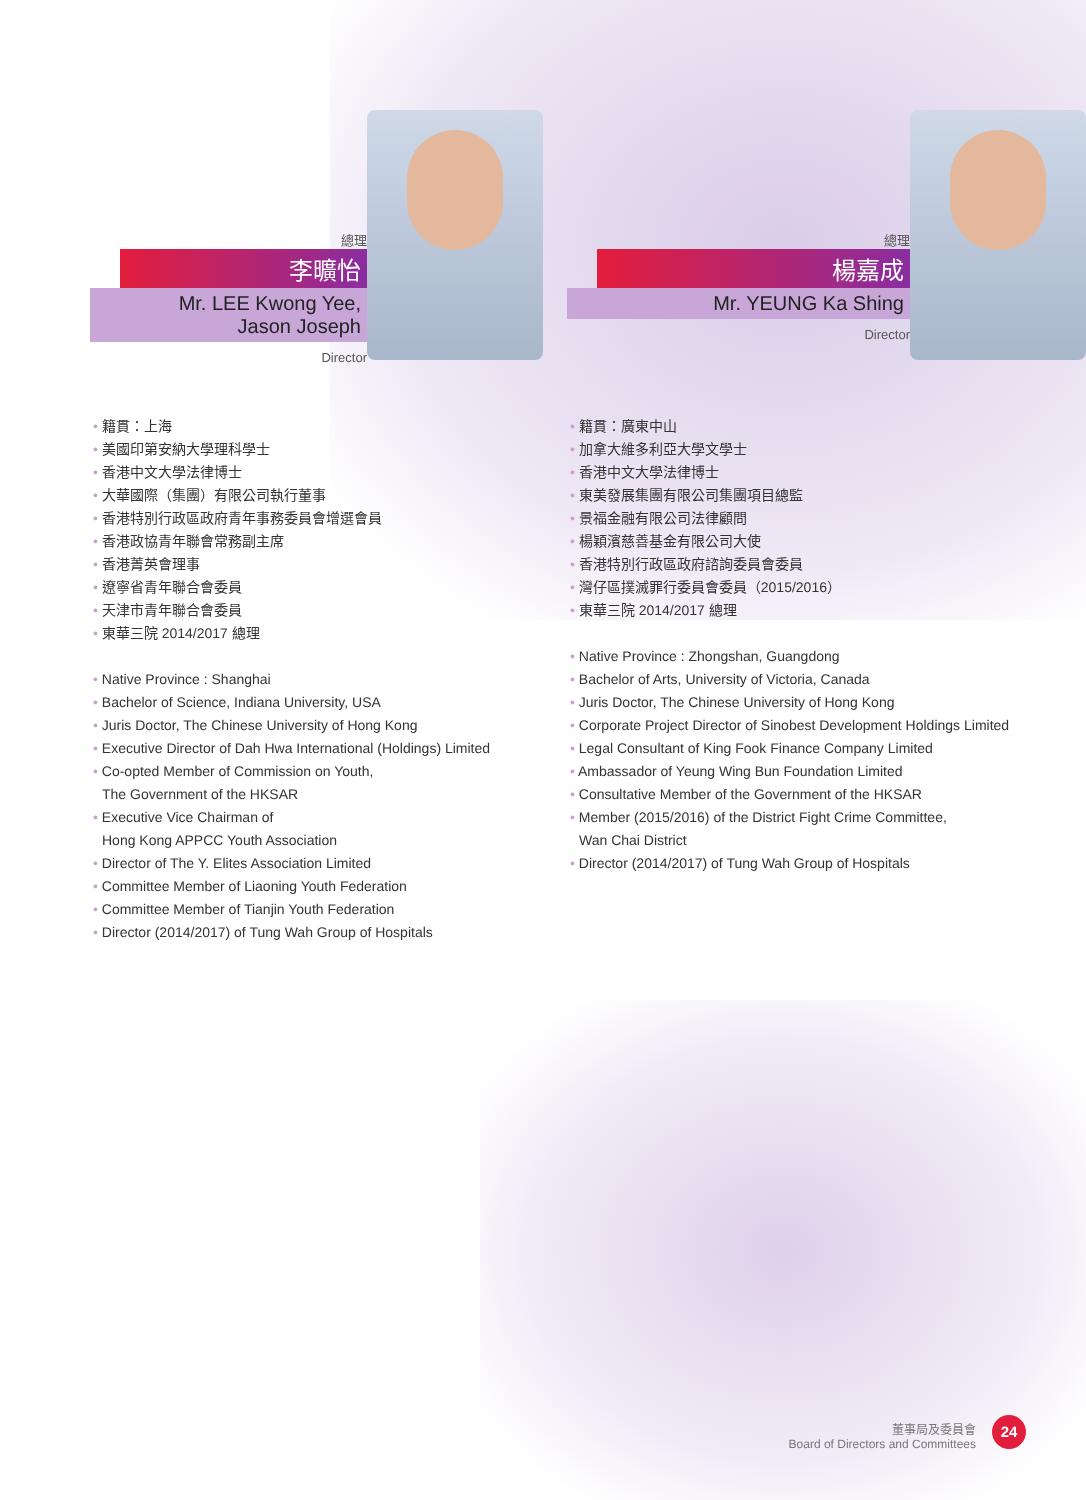總理
李曠怡
Mr. LEE Kwong Yee,
Jason Joseph
Director
籍貫：上海
美國印第安納大學理科學士
香港中文大學法律博士
大華國際（集團）有限公司執行董事
香港特別行政區政府青年事務委員會增選會員
香港政協青年聯會常務副主席
香港菁英會理事
遼寧省青年聯合會委員
天津市青年聯合會委員
東華三院 2014/2017 總理
Native Province : Shanghai
Bachelor of Science, Indiana University, USA
Juris Doctor, The Chinese University of Hong Kong
Executive Director of Dah Hwa International (Holdings) Limited
Co-opted Member of Commission on Youth,
The Government of the HKSAR
Executive Vice Chairman of
Hong Kong APPCC Youth Association
Director of The Y. Elites Association Limited
Committee Member of Liaoning Youth Federation
Committee Member of Tianjin Youth Federation
Director (2014/2017) of Tung Wah Group of Hospitals
總理
楊嘉成
Mr. YEUNG Ka Shing
Director
籍貫：廣東中山
加拿大維多利亞大學文學士
香港中文大學法律博士
東美發展集團有限公司集團項目總監
景福金融有限公司法律顧問
楊穎濱慈善基金有限公司大使
香港特別行政區政府諮詢委員會委員
灣仔區撲滅罪行委員會委員（2015/2016）
東華三院 2014/2017 總理
Native Province : Zhongshan, Guangdong
Bachelor of Arts, University of Victoria, Canada
Juris Doctor, The Chinese University of Hong Kong
Corporate Project Director of Sinobest Development Holdings Limited
Legal Consultant of King Fook Finance Company Limited
Ambassador of Yeung Wing Bun Foundation Limited
Consultative Member of the Government of the HKSAR
Member (2015/2016) of the District Fight Crime Committee,
Wan Chai District
Director (2014/2017) of Tung Wah Group of Hospitals
董事局及委員會
Board of Directors and Committees
24